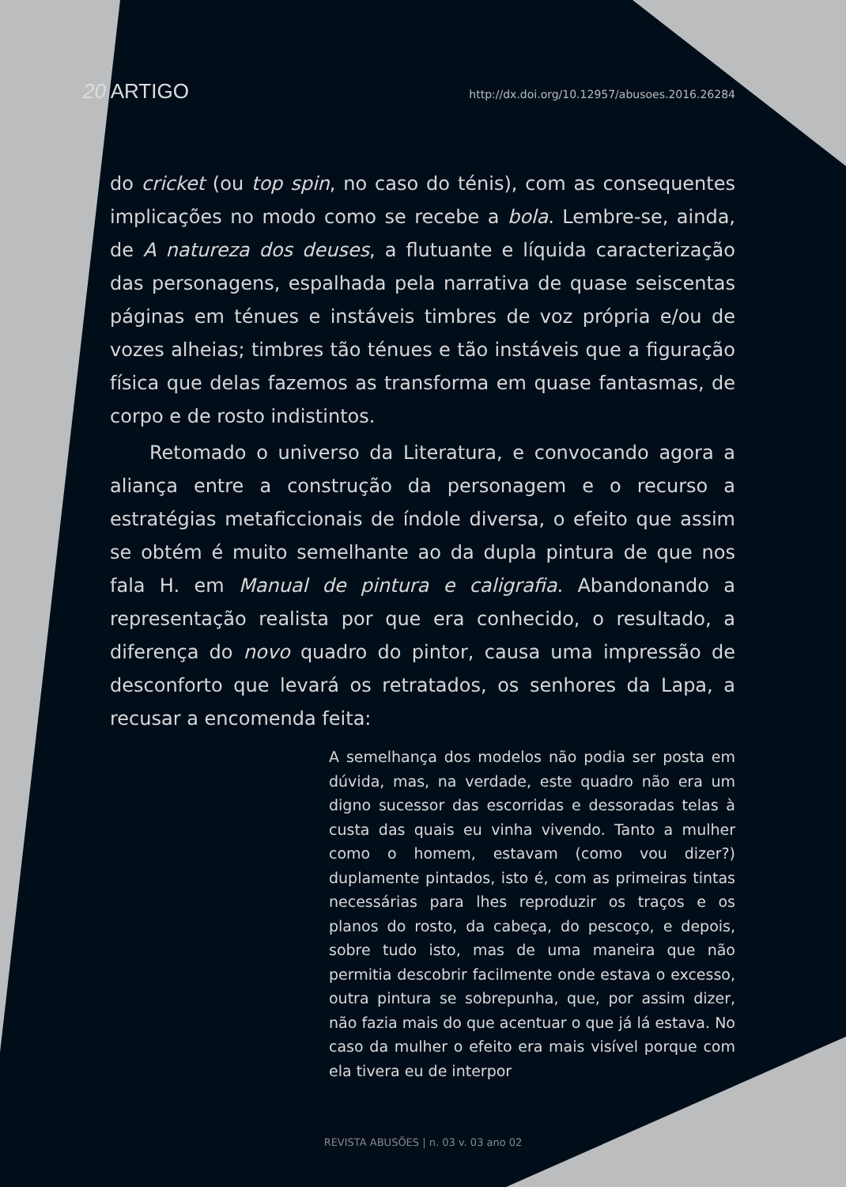20 ARTIGO http://dx.doi.org/10.12957/abusoes.2016.26284
do cricket (ou top spin, no caso do ténis), com as consequentes implicações no modo como se recebe a bola. Lembre-se, ainda, de A natureza dos deuses, a flutuante e líquida caracterização das personagens, espalhada pela narrativa de quase seiscentas páginas em ténues e instáveis timbres de voz própria e/ou de vozes alheias; timbres tão ténues e tão instáveis que a figuração física que delas fazemos as transforma em quase fantasmas, de corpo e de rosto indistintos.
Retomado o universo da Literatura, e convocando agora a aliança entre a construção da personagem e o recurso a estratégias metaficcionais de índole diversa, o efeito que assim se obtém é muito semelhante ao da dupla pintura de que nos fala H. em Manual de pintura e caligrafia. Abandonando a representação realista por que era conhecido, o resultado, a diferença do novo quadro do pintor, causa uma impressão de desconforto que levará os retratados, os senhores da Lapa, a recusar a encomenda feita:
A semelhança dos modelos não podia ser posta em dúvida, mas, na verdade, este quadro não era um digno sucessor das escorridas e dessoradas telas à custa das quais eu vinha vivendo. Tanto a mulher como o homem, estavam (como vou dizer?) duplamente pintados, isto é, com as primeiras tintas necessárias para lhes reproduzir os traços e os planos do rosto, da cabeça, do pescoço, e depois, sobre tudo isto, mas de uma maneira que não permitia descobrir facilmente onde estava o excesso, outra pintura se sobrepunha, que, por assim dizer, não fazia mais do que acentuar o que já lá estava. No caso da mulher o efeito era mais visível porque com ela tivera eu de interpor
REVISTA ABUSÕES | n. 03 v. 03 ano 02